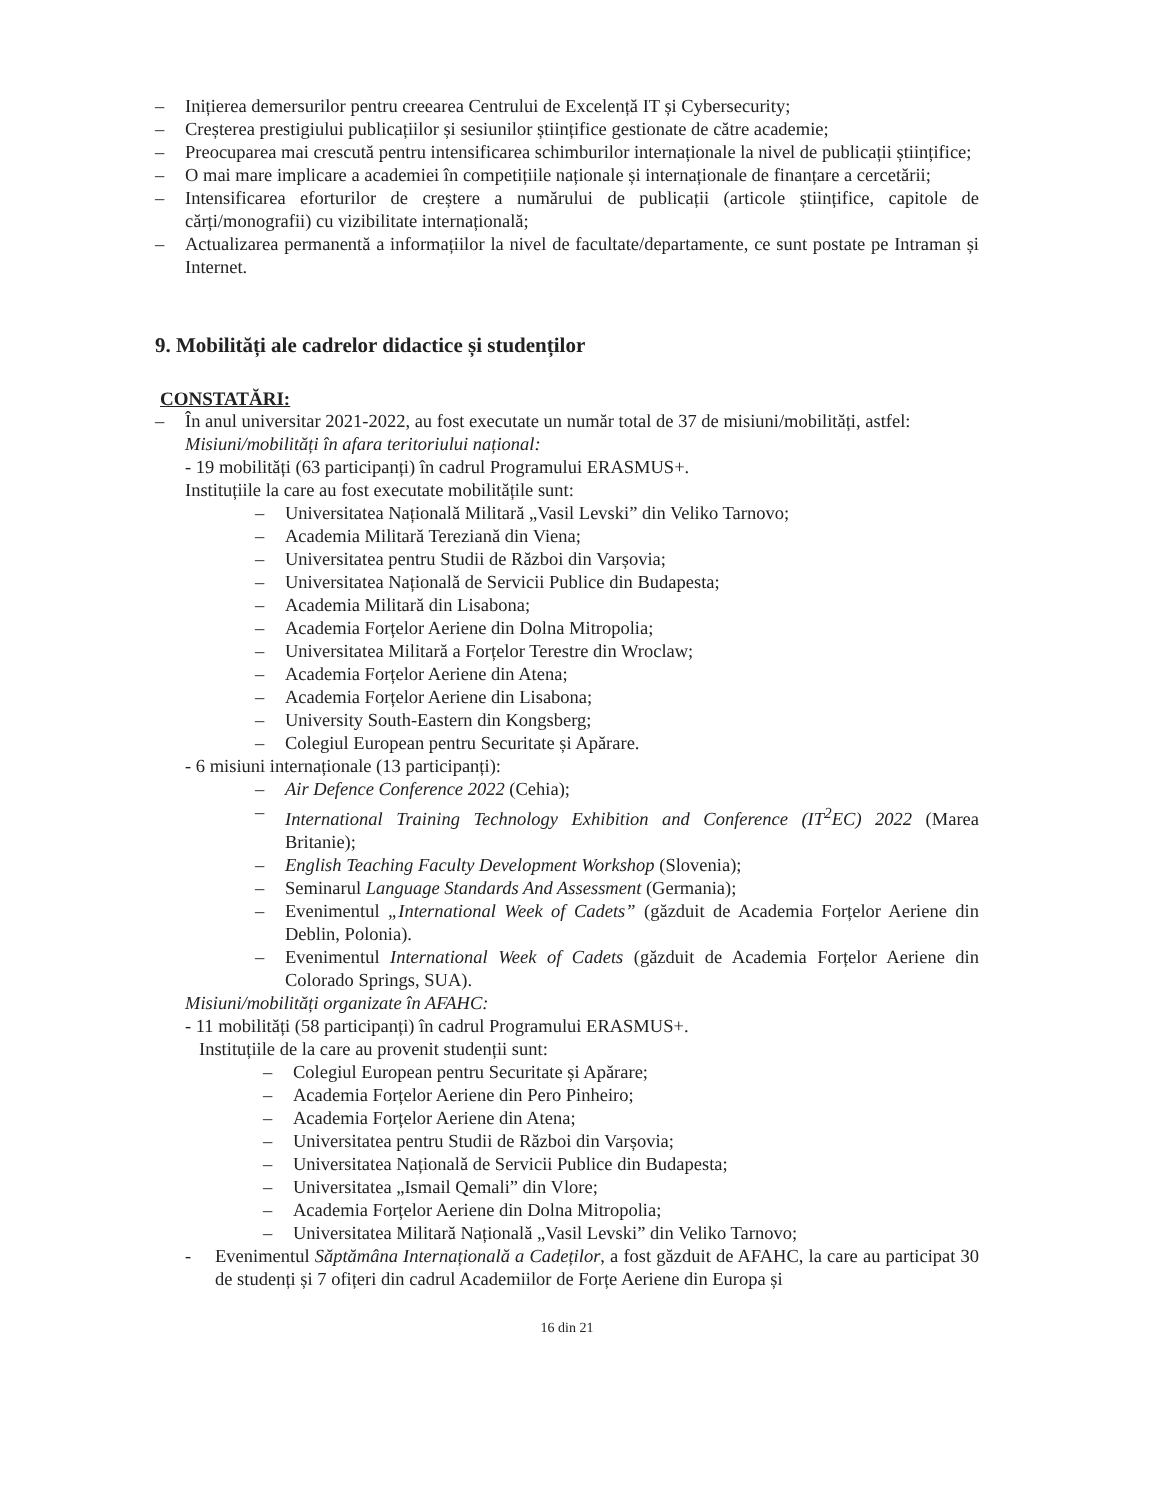– Inițierea demersurilor pentru creearea Centrului de Excelență IT și Cybersecurity;
– Creșterea prestigiului publicațiilor și sesiunilor științifice gestionate de către academie;
– Preocuparea mai crescută pentru intensificarea schimburilor internaționale la nivel de publicații științifice;
– O mai mare implicare a academiei în competițiile naționale și internaționale de finanțare a cercetării;
– Intensificarea eforturilor de creștere a numărului de publicații (articole științifice, capitole de cărți/monografii) cu vizibilitate internațională;
– Actualizarea permanentă a informațiilor la nivel de facultate/departamente, ce sunt postate pe Intraman și Internet.
9. Mobilități ale cadrelor didactice și studenților
CONSTATĂRI:
– În anul universitar 2021-2022, au fost executate un număr total de 37 de misiuni/mobilități, astfel:
Misiuni/mobilități în afara teritoriului național:
- 19 mobilități (63 participanți) în cadrul Programului ERASMUS+.
Instituțiile la care au fost executate mobilitățile sunt:
– Universitatea Națională Militară „Vasil Levski” din Veliko Tarnovo;
– Academia Militară Tereziană din Viena;
– Universitatea pentru Studii de Război din Varșovia;
– Universitatea Națională de Servicii Publice din Budapesta;
– Academia Militară din Lisabona;
– Academia Forțelor Aeriene din Dolna Mitropolia;
– Universitatea Militară a Forțelor Terestre din Wroclaw;
– Academia Forțelor Aeriene din Atena;
– Academia Forțelor Aeriene din Lisabona;
– University South-Eastern din Kongsberg;
– Colegiul European pentru Securitate și Apărare.
- 6 misiuni internaționale (13 participanți):
– Air Defence Conference 2022 (Cehia);
– International Training Technology Exhibition and Conference (IT<sup>2</sup>EC) 2022 (Marea Britanie);
– English Teaching Faculty Development Workshop (Slovenia);
– Seminarul Language Standards And Assessment (Germania);
– Evenimentul „International Week of Cadets” (găzduit de Academia Forțelor Aeriene din Deblin, Polonia).
– Evenimentul International Week of Cadets (găzduit de Academia Forțelor Aeriene din Colorado Springs, SUA).
Misiuni/mobilități organizate în AFAHC:
- 11 mobilități (58 participanți) în cadrul Programului ERASMUS+.
Instituțiile de la care au provenit studenții sunt:
– Colegiul European pentru Securitate și Apărare;
– Academia Forțelor Aeriene din Pero Pinheiro;
– Academia Forțelor Aeriene din Atena;
– Universitatea pentru Studii de Război din Varșovia;
– Universitatea Națională de Servicii Publice din Budapesta;
– Universitatea „Ismail Qemali” din Vlore;
– Academia Forțelor Aeriene din Dolna Mitropolia;
– Universitatea Militară Națională „Vasil Levski” din Veliko Tarnovo;
- Evenimentul Săptămâna Internațională a Cadeților, a fost găzduit de AFAHC, la care au participat 30 de studenți și 7 ofițeri din cadrul Academiilor de Forțe Aeriene din Europa și
16 din 21